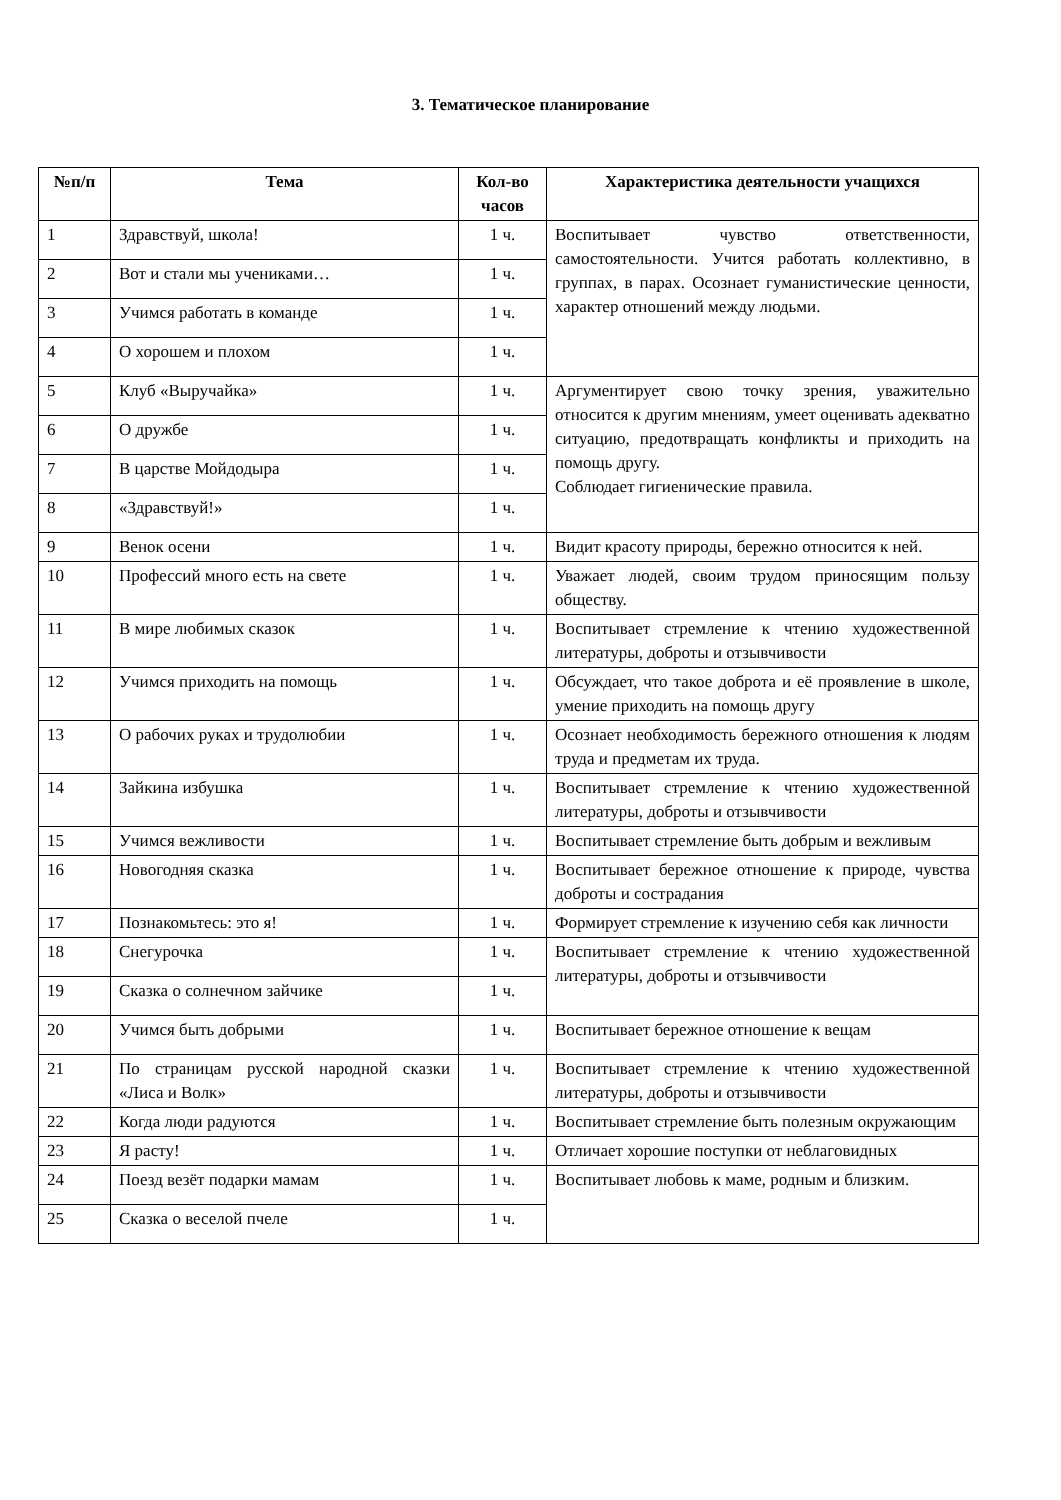3. Тематическое планирование
| №п/п | Тема | Кол-во часов | Характеристика деятельности учащихся |
| --- | --- | --- | --- |
| 1 | Здравствуй, школа! | 1 ч. | Воспитывает чувство ответственности, самостоятельности. Учится работать коллективно, в группах, в парах. Осознает гуманистические ценности, характер отношений между людьми. |
| 2 | Вот и стали мы учениками… | 1 ч. | |
| 3 | Учимся работать в команде | 1 ч. | |
| 4 | О хорошем и плохом | 1 ч. | |
| 5 | Клуб «Выручайка» | 1 ч. | Аргументирует свою точку зрения, уважительно относится к другим мнениям, умеет оценивать адекватно ситуацию, предотвращать конфликты и приходить на помощь другу. Соблюдает гигиенические правила. |
| 6 | О дружбе | 1 ч. | |
| 7 | В царстве Мойдодыра | 1 ч. | |
| 8 | «Здравствуй!» | 1 ч. | |
| 9 | Венок осени | 1 ч. | Видит красоту природы, бережно относится к ней. |
| 10 | Профессий много есть на свете | 1 ч. | Уважает людей, своим трудом приносящим пользу обществу. |
| 11 | В мире любимых сказок | 1 ч. | Воспитывает стремление к чтению художественной литературы, доброты и отзывчивости |
| 12 | Учимся приходить на помощь | 1 ч. | Обсуждает, что такое доброта и её проявление в школе, умение приходить на помощь другу |
| 13 | О рабочих руках и трудолюбии | 1 ч. | Осознает необходимость бережного отношения к людям труда и предметам их труда. |
| 14 | Зайкина избушка | 1 ч. | Воспитывает стремление к чтению художественной литературы, доброты и отзывчивости |
| 15 | Учимся вежливости | 1 ч. | Воспитывает стремление быть добрым и вежливым |
| 16 | Новогодняя сказка | 1 ч. | Воспитывает бережное отношение к природе, чувства доброты и сострадания |
| 17 | Познакомьтесь: это я! | 1 ч. | Формирует стремление к изучению себя как личности |
| 18 | Снегурочка | 1 ч. | Воспитывает стремление к чтению художественной литературы, доброты и отзывчивости |
| 19 | Сказка о солнечном зайчике | 1 ч. | |
| 20 | Учимся быть добрыми | 1 ч. | Воспитывает бережное отношение к вещам |
| 21 | По страницам русской народной сказки «Лиса и Волк» | 1 ч. | Воспитывает стремление к чтению художественной литературы, доброты и отзывчивости |
| 22 | Когда люди радуются | 1 ч. | Воспитывает стремление быть полезным окружающим |
| 23 | Я расту! | 1 ч. | Отличает хорошие поступки от неблаговидных |
| 24 | Поезд везёт подарки мамам | 1 ч. | Воспитывает любовь к маме, родным и близким. |
| 25 | Сказка о веселой пчеле | 1 ч. | |